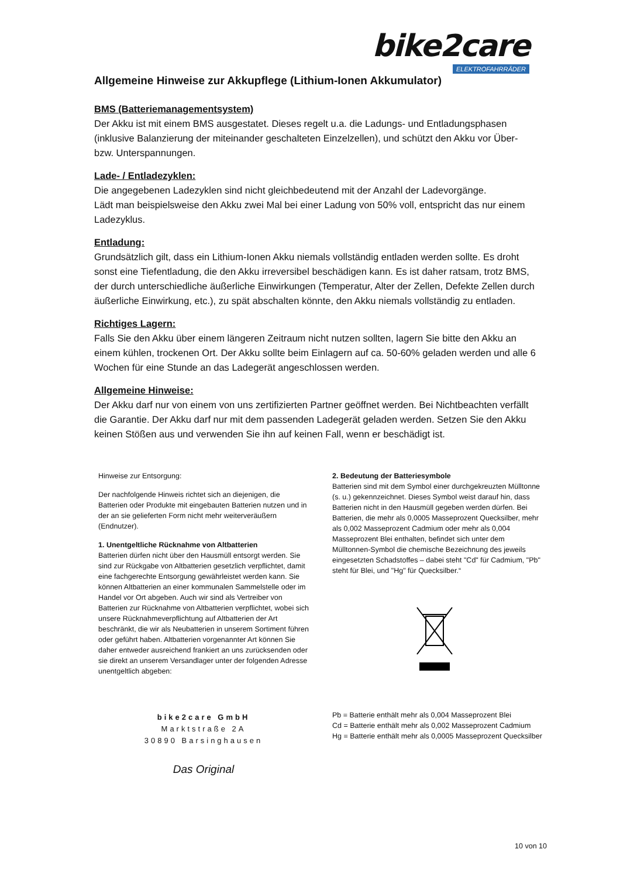bike2care
ELEKTROFAHRRÄDER
Allgemeine Hinweise zur Akkupflege (Lithium-Ionen Akkumulator)
BMS (Batteriemanagementsystem)
Der Akku ist mit einem BMS ausgestatet. Dieses regelt u.a. die Ladungs- und Entladungsphasen (inklusive Balanzierung der miteinander geschalteten Einzelzellen), und schützt den Akku vor Über- bzw. Unterspannungen.
Lade- / Entladezyklen:
Die angegebenen Ladezyklen sind nicht gleichbedeutend mit der Anzahl der Ladevorgänge.
Lädt man beispielsweise den Akku zwei Mal bei einer Ladung von 50% voll, entspricht das nur einem Ladezyklus.
Entladung:
Grundsätzlich gilt, dass ein Lithium-Ionen Akku niemals vollständig entladen werden sollte. Es droht sonst eine Tiefentladung, die den Akku irreversibel beschädigen kann. Es ist daher ratsam, trotz BMS, der durch unterschiedliche äußerliche Einwirkungen (Temperatur, Alter der Zellen, Defekte Zellen durch äußerliche Einwirkung, etc.), zu spät abschalten könnte, den Akku niemals vollständig zu entladen.
Richtiges Lagern:
Falls Sie den Akku über einem längeren Zeitraum nicht nutzen sollten, lagern Sie bitte den Akku an einem kühlen, trockenen Ort. Der Akku sollte beim Einlagern auf ca. 50-60% geladen werden und alle 6 Wochen für eine Stunde an das Ladegerät angeschlossen werden.
Allgemeine Hinweise:
Der Akku darf nur von einem von uns zertifizierten Partner geöffnet werden. Bei Nichtbeachten verfällt die Garantie. Der Akku darf nur mit dem passenden Ladegerät geladen werden. Setzen Sie den Akku keinen Stößen aus und verwenden Sie ihn auf keinen Fall, wenn er beschädigt ist.
Hinweise zur Entsorgung:
Der nachfolgende Hinweis richtet sich an diejenigen, die Batterien oder Produkte mit eingebauten Batterien nutzen und in der an sie gelieferten Form nicht mehr weiterveräußern (Endnutzer).
1. Unentgeltliche Rücknahme von Altbatterien
Batterien dürfen nicht über den Hausmüll entsorgt werden. Sie sind zur Rückgabe von Altbatterien gesetzlich verpflichtet, damit eine fachgerechte Entsorgung gewährleistet werden kann. Sie können Altbatterien an einer kommunalen Sammelstelle oder im Handel vor Ort abgeben. Auch wir sind als Vertreiber von Batterien zur Rücknahme von Altbatterien verpflichtet, wobei sich unsere Rücknahmeverpflichtung auf Altbatterien der Art beschränkt, die wir als Neubatterien in unserem Sortiment führen oder geführt haben. Altbatterien vorgenannter Art können Sie daher entweder ausreichend frankiert an uns zurücksenden oder sie direkt an unserem Versandlager unter der folgenden Adresse unentgeltlich abgeben:
bike2care GmbH
Marktstraße 2A
30890 Barsinghausen
Das Original
2. Bedeutung der Batteriesymbole
Batterien sind mit dem Symbol einer durchgekreuzten Mülltonne (s. u.) gekennzeichnet. Dieses Symbol weist darauf hin, dass Batterien nicht in den Hausmüll gegeben werden dürfen. Bei Batterien, die mehr als 0,0005 Masseprozent Quecksilber, mehr als 0,002 Masseprozent Cadmium oder mehr als 0,004 Masseprozent Blei enthalten, befindet sich unter dem Mülltonnen-Symbol die chemische Bezeichnung des jeweils eingesetzten Schadstoffes – dabei steht "Cd" für Cadmium, "Pb" steht für Blei, und "Hg" für Quecksilber.“
Pb = Batterie enthält mehr als 0,004 Masseprozent Blei
Cd = Batterie enthält mehr als 0,002 Masseprozent Cadmium
Hg = Batterie enthält mehr als 0,0005 Masseprozent Quecksilber
10 von 10